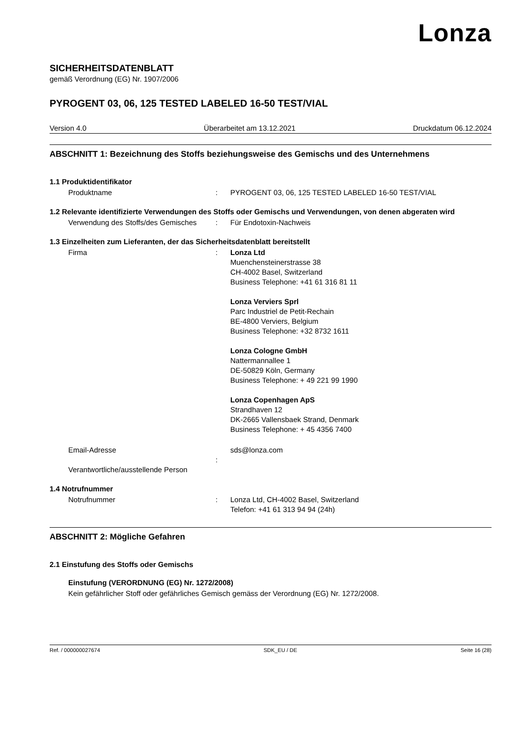Lonza
SICHERHEITSDATENBLATT
gemäß Verordnung (EG) Nr. 1907/2006
PYROGENT 03, 06, 125 TESTED LABELED 16-50 TEST/VIAL
Version 4.0 Überarbeitet am 13.12.2021 Druckdatum 06.12.2024
ABSCHNITT 1: Bezeichnung des Stoffs beziehungsweise des Gemischs und des Unternehmens
1.1 Produktidentifikator
Produktname : PYROGENT 03, 06, 125 TESTED LABELED 16-50 TEST/VIAL
1.2 Relevante identifizierte Verwendungen des Stoffs oder Gemischs und Verwendungen, von denen abgeraten wird
Verwendung des Stoffs/des Gemisches
: Für Endotoxin-Nachweis
1.3 Einzelheiten zum Lieferanten, der das Sicherheitsdatenblatt bereitstellt
Firma : Lonza Ltd
Muenchensteinerstrasse 38
CH-4002 Basel, Switzerland
Business Telephone: +41 61 316 81 11
Lonza Verviers Sprl
Parc Industriel de Petit-Rechain
BE-4800 Verviers, Belgium
Business Telephone: +32 8732 1611
Lonza Cologne GmbH
Nattermannallee 1
DE-50829 Köln, Germany
Business Telephone: + 49 221 99 1990
Lonza Copenhagen ApS
Strandhaven 12
DK-2665 Vallensbaek Strand, Denmark
Business Telephone: + 45 4356 7400
Email-Adresse
Verantwortliche/ausstellende Person
: sds@lonza.com
1.4 Notrufnummer
Notrufnummer : Lonza Ltd, CH-4002 Basel, Switzerland
Telefon: +41 61 313 94 94 (24h)
ABSCHNITT 2: Mögliche Gefahren
2.1 Einstufung des Stoffs oder Gemischs
Einstufung (VERORDNUNG (EG) Nr. 1272/2008)
Kein gefährlicher Stoff oder gefährliches Gemisch gemäss der Verordnung (EG) Nr. 1272/2008.
Ref. / 000000027674 SDK_EU / DE Seite 16 (28)